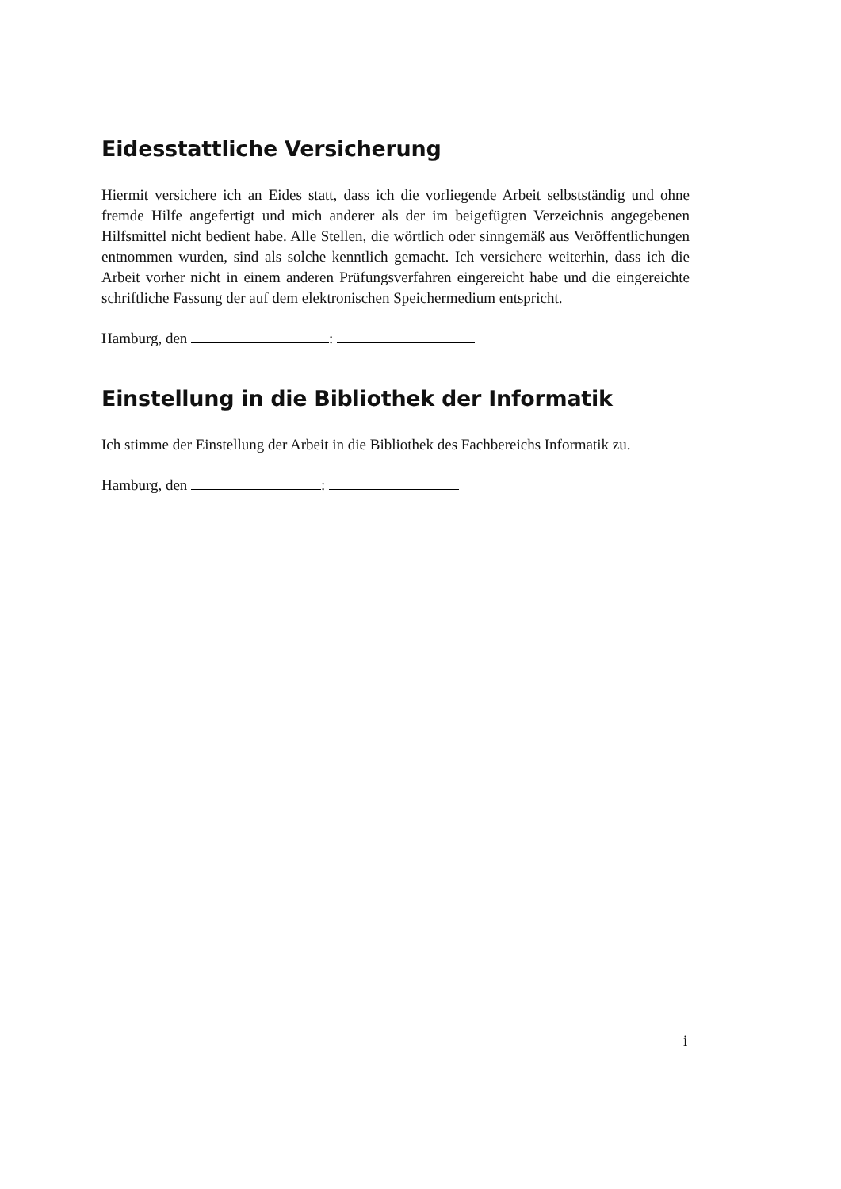Eidesstattliche Versicherung
Hiermit versichere ich an Eides statt, dass ich die vorliegende Arbeit selbstständig und ohne fremde Hilfe angefertigt und mich anderer als der im beigefügten Verzeichnis angegebenen Hilfsmittel nicht bedient habe. Alle Stellen, die wörtlich oder sinngemäß aus Veröffentlichungen entnommen wurden, sind als solche kenntlich gemacht. Ich versichere weiterhin, dass ich die Arbeit vorher nicht in einem anderen Prüfungsverfahren eingereicht habe und die eingereichte schriftliche Fassung der auf dem elektronischen Speichermedium entspricht.
Hamburg, den :
Einstellung in die Bibliothek der Informatik
Ich stimme der Einstellung der Arbeit in die Bibliothek des Fachbereichs Informatik zu.
Hamburg, den :
i